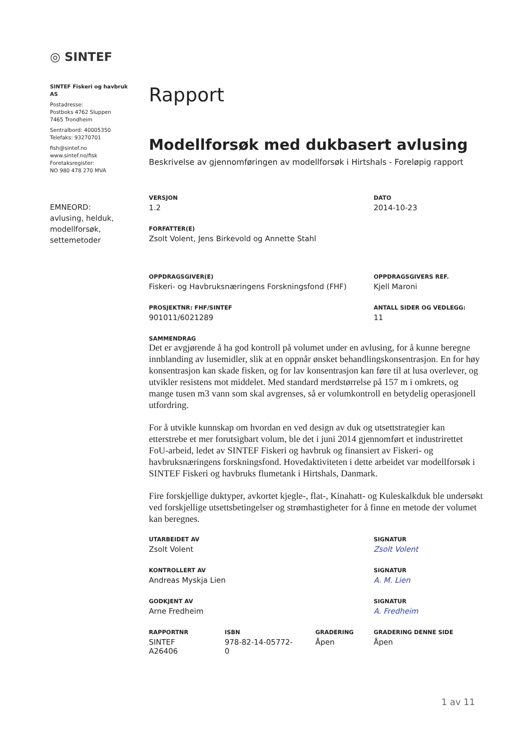◎ SINTEF
SINTEF Fiskeri og havbruk AS
Postadresse:
Postboks 4762 Sluppen
7465 Trondheim
Sentralbord: 40005350
Telefaks: 93270701
fish@sintef.no
www.sintef.no/fisk
Foretaksregister:
NO 980 478 270 MVA
EMNEORD:
avlusing, helduk, modellforsøk, settemetoder
Rapport
Modellforsøk med dukbasert avlusing
Beskrivelse av gjennomføringen av modellforsøk i Hirtshals - Foreløpig rapport
VERSJON
1.2
DATO
2014-10-23
FORFATTER(E)
Zsolt Volent, Jens Birkevold og Annette Stahl
OPPDRAGSGIVER(E)
Fiskeri- og Havbruksnæringens Forskningsfond (FHF)
OPPDRAGSGIVERS REF.
Kjell Maroni
PROSJEKTNR: FHF/SINTEF
901011/6021289
ANTALL SIDER OG VEDLEGG:
11
SAMMENDRAG
Det er avgjørende å ha god kontroll på volumet under en avlusing, for å kunne beregne innblanding av lusemidler, slik at en oppnår ønsket behandlingskonsentrasjon. En for høy konsentrasjon kan skade fisken, og for lav konsentrasjon kan føre til at lusa overlever, og utvikler resistens mot middelet. Med standard merdstørrelse på 157 m i omkrets, og mange tusen m3 vann som skal avgrenses, så er volumkontroll en betydelig operasjonell utfordring.
For å utvikle kunnskap om hvordan en ved design av duk og utsettstrategier kan etterstrebe et mer forutsigbart volum, ble det i juni 2014 gjennomført et industrirettet FoU-arbeid, ledet av SINTEF Fiskeri og havbruk og finansiert av Fiskeri- og havbruksnæringens forskningsfond. Hovedaktiviteten i dette arbeidet var modellforsøk i SINTEF Fiskeri og havbruks flumetank i Hirtshals, Danmark.
Fire forskjellige duktyper, avkortet kjegle-, flat-, Kinahatt- og Kuleskalkduk ble undersøkt ved forskjellige utsettsbetingelser og strømhastigheter for å finne en metode der volumet kan beregnes.
UTARBEIDET AV
Zsolt Volent
SIGNATUR
Zsolt Volent
KONTROLLERT AV
Andreas Myskja Lien
SIGNATUR
A. M. Lien
GODKJENT AV
Arne Fredheim
SIGNATUR
A. Fredheim
RAPPORTNR
SINTEF A26406
ISBN
978-82-14-05772-0
GRADERING
Åpen
GRADERING DENNE SIDE
Åpen
1 av 11